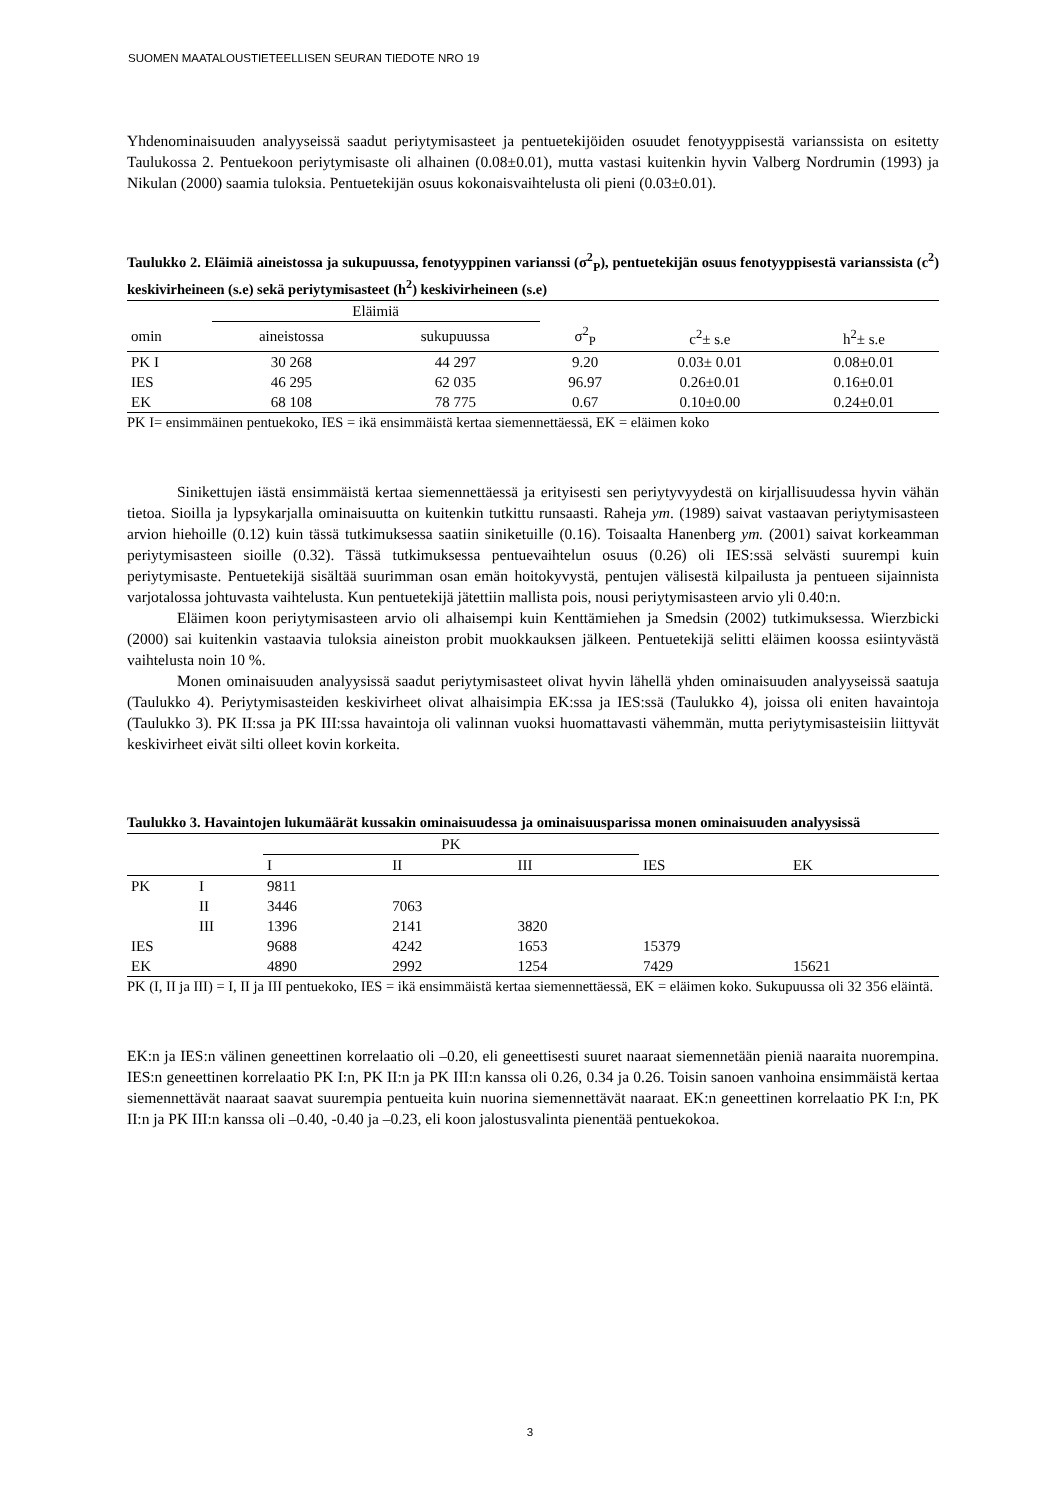SUOMEN MAATALOUSTIETEELLISEN SEURAN TIEDOTE NRO 19
Yhdenominaisuuden analyyseissä saadut periytymisasteet ja pentuetekijöiden osuudet fenotyyppisestä varianssista on esitetty Taulukossa 2. Pentuekoon periytymisaste oli alhainen (0.08±0.01), mutta vastasi kuitenkin hyvin Valberg Nordrumin (1993) ja Nikulan (2000) saamia tuloksia. Pentuetekijän osuus kokonaisvaihtelusta oli pieni (0.03±0.01).
Taulukko 2. Eläimiä aineistossa ja sukupuussa, fenotyyppinen varianssi (σ<sup>2</sup><sub>P</sub>), pentuetekijän osuus fenotyyppisestä varianssista (c<sup>2</sup>) keskivirheineen (s.e) sekä periytymisasteet (h<sup>2</sup>) keskivirheineen (s.e)
| | Eläimiä | | | | |
| --- | --- | --- | --- | --- | --- |
| omin | aineistossa | sukupuussa | σ<sup>2</sup><sub>P</sub> | c<sup>2</sup>± s.e | h<sup>2</sup>± s.e |
| PK I | 30 268 | 44 297 | 9.20 | 0.03± 0.01 | 0.08±0.01 |
| IES | 46 295 | 62 035 | 96.97 | 0.26±0.01 | 0.16±0.01 |
| EK | 68 108 | 78 775 | 0.67 | 0.10±0.00 | 0.24±0.01 |
PK I= ensimmäinen pentuekoko, IES = ikä ensimmäistä kertaa siemennettäessä, EK = eläimen koko
Sinikettujen iästä ensimmäistä kertaa siemennettäessä ja erityisesti sen periytyvyydestä on kirjallisuudessa hyvin vähän tietoa. Sioilla ja lypsykarjalla ominaisuutta on kuitenkin tutkittu runsaasti. Raheja ym. (1989) saivat vastaavan periytymisasteen arvion hiehoille (0.12) kuin tässä tutkimuksessa saatiin siniketuille (0.16). Toisaalta Hanenberg ym. (2001) saivat korkeamman periytymisasteen sioille (0.32). Tässä tutkimuksessa pentuevaihtelun osuus (0.26) oli IES:ssä selvästi suurempi kuin periytymisaste. Pentuetekijä sisältää suurimman osan emän hoitokyvystä, pentujen välisestä kilpailusta ja pentueen sijainnista varjotalossa johtuvasta vaihtelusta. Kun pentuetekijä jätettiin mallista pois, nousi periytymisasteen arvio yli 0.40:n.
Eläimen koon periytymisasteen arvio oli alhaisempi kuin Kenttämiehen ja Smedsin (2002) tutkimuksessa. Wierzbicki (2000) sai kuitenkin vastaavia tuloksia aineiston probit muokkauksen jälkeen. Pentuetekijä selitti eläimen koossa esiintyvästä vaihtelusta noin 10 %.
Monen ominaisuuden analyysissä saadut periytymisasteet olivat hyvin lähellä yhden ominaisuuden analyyseissä saatuja (Taulukko 4). Periytymisasteiden keskivirheet olivat alhaisimpia EK:ssa ja IES:ssä (Taulukko 4), joissa oli eniten havaintoja (Taulukko 3). PK II:ssa ja PK III:ssa havaintoja oli valinnan vuoksi huomattavasti vähemmän, mutta periytymisasteisiin liittyvät keskivirheet eivät silti olleet kovin korkeita.
Taulukko 3. Havaintojen lukumäärät kussakin ominaisuudessa ja ominaisuusparissa monen ominaisuuden analyysissä
| | | PK | | | | |
| --- | --- | --- | --- | --- | --- | --- |
| | | I | II | III | IES | EK |
| PK | I | 9811 | | | | |
| | II | 3446 | 7063 | | | |
| | III | 1396 | 2141 | 3820 | | |
| IES | | 9688 | 4242 | 1653 | 15379 | |
| EK | | 4890 | 2992 | 1254 | 7429 | 15621 |
PK (I, II ja III) = I, II ja III pentuekoko, IES = ikä ensimmäistä kertaa siemennettäessä, EK = eläimen koko. Sukupuussa oli 32 356 eläintä.
EK:n ja IES:n välinen geneettinen korrelaatio oli –0.20, eli geneettisesti suuret naaraat siemennetään pieniä naaraita nuorempina. IES:n geneettinen korrelaatio PK I:n, PK II:n ja PK III:n kanssa oli 0.26, 0.34 ja 0.26. Toisin sanoen vanhoina ensimmäistä kertaa siemennettävät naaraat saavat suurempia pentueita kuin nuorina siemennettävät naaraat. EK:n geneettinen korrelaatio PK I:n, PK II:n ja PK III:n kanssa oli –0.40, -0.40 ja –0.23, eli koon jalostusvalinta pienentää pentuekokoa.
3